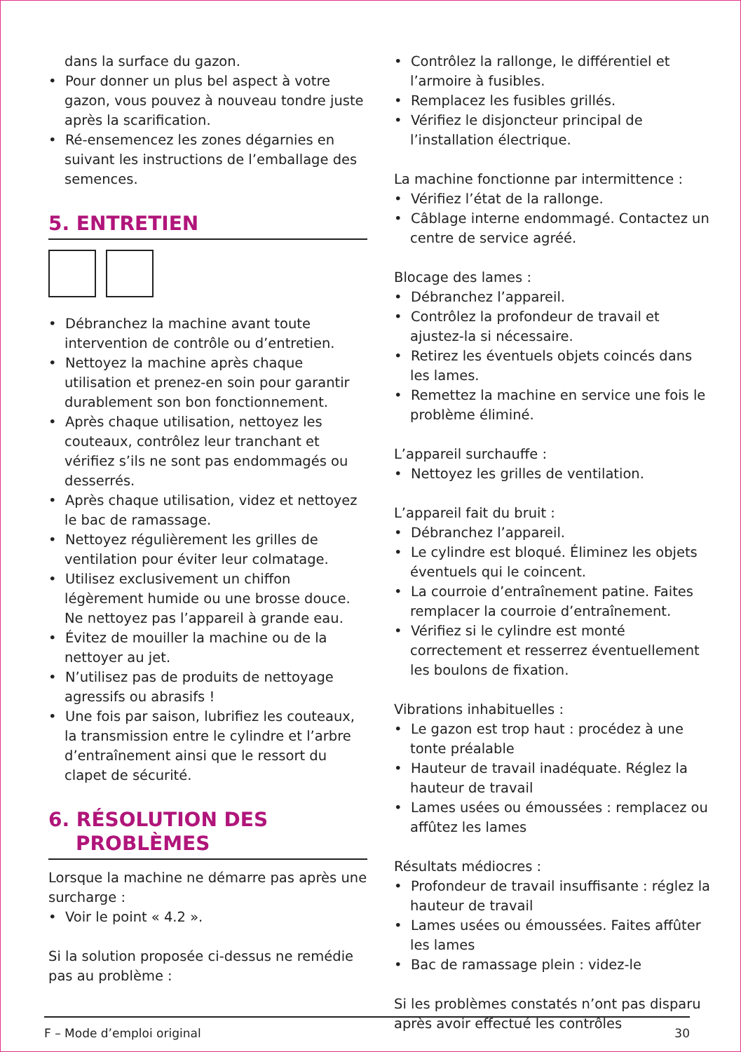dans la surface du gazon.
• Pour donner un plus bel aspect à votre gazon, vous pouvez à nouveau tondre juste après la scarification.
• Ré-ensemencez les zones dégarnies en suivant les instructions de l’emballage des semences.
5. ENTRETIEN
• Débranchez la machine avant toute intervention de contrôle ou d’entretien.
• Nettoyez la machine après chaque utilisation et prenez-en soin pour garantir durablement son bon fonctionnement.
• Après chaque utilisation, nettoyez les couteaux, contrôlez leur tranchant et vérifiez s’ils ne sont pas endommagés ou desserrés.
• Après chaque utilisation, videz et nettoyez le bac de ramassage.
• Nettoyez régulièrement les grilles de ventilation pour éviter leur colmatage.
• Utilisez exclusivement un chiffon légèrement humide ou une brosse douce. Ne nettoyez pas l’appareil à grande eau.
• Évitez de mouiller la machine ou de la nettoyer au jet.
• N’utilisez pas de produits de nettoyage agressifs ou abrasifs !
• Une fois par saison, lubrifiez les couteaux, la transmission entre le cylindre et l’arbre d’entraînement ainsi que le ressort du clapet de sécurité.
6. RÉSOLUTION DES
PROBLÈMES
Lorsque la machine ne démarre pas après une surcharge :
• Voir le point « 4.2 ».
Si la solution proposée ci-dessus ne remédie pas au problème :
• Contrôlez la rallonge, le différentiel et l’armoire à fusibles.
• Remplacez les fusibles grillés.
• Vérifiez le disjoncteur principal de l’installation électrique.
La machine fonctionne par intermittence :
• Vérifiez l’état de la rallonge.
• Câblage interne endommagé. Contactez un centre de service agréé.
Blocage des lames :
• Débranchez l’appareil.
• Contrôlez la profondeur de travail et ajustez-la si nécessaire.
• Retirez les éventuels objets coincés dans les lames.
• Remettez la machine en service une fois le problème éliminé.
L’appareil surchauffe :
• Nettoyez les grilles de ventilation.
L’appareil fait du bruit :
• Débranchez l’appareil.
• Le cylindre est bloqué. Éliminez les objets éventuels qui le coincent.
• La courroie d’entraînement patine. Faites remplacer la courroie d’entraînement.
• Vérifiez si le cylindre est monté correctement et resserrez éventuellement les boulons de fixation.
Vibrations inhabituelles :
• Le gazon est trop haut : procédez à une tonte préalable
• Hauteur de travail inadéquate. Réglez la hauteur de travail
• Lames usées ou émoussées : remplacez ou affûtez les lames
Résultats médiocres :
• Profondeur de travail insuffisante : réglez la hauteur de travail
• Lames usées ou émoussées. Faites affûter les lames
• Bac de ramassage plein : videz-le
Si les problèmes constatés n’ont pas disparu après avoir effectué les contrôles
F – Mode d’emploi original 30